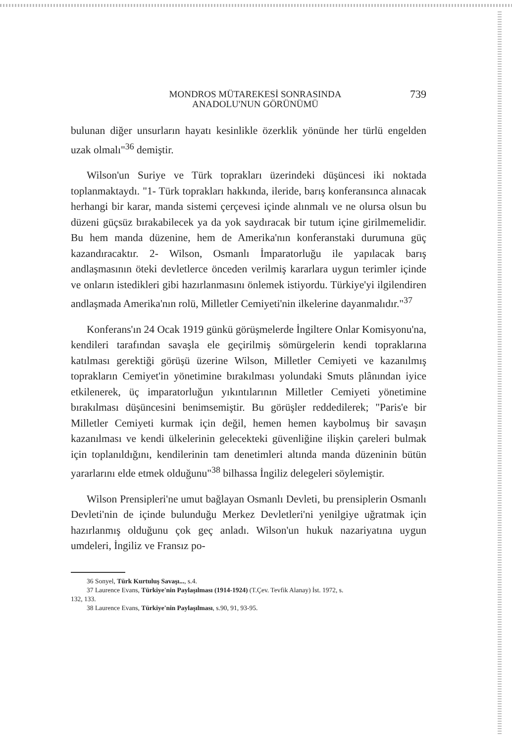MONDROS MÜTAREKESİ SONRASINDA
ANADOLU'NUN GÖRÜNÜMÜ
739
bulunan diğer unsurların hayatı kesinlikle özerklik yönünde her türlü engelden uzak olmalı"<sup>36</sup> demiştir.
Wilson'un Suriye ve Türk toprakları üzerindeki düşüncesi iki noktada toplanmaktaydı. "1- Türk toprakları hakkında, ileride, barış konferansınca alınacak herhangi bir karar, manda sistemi çerçevesi içinde alınmalı ve ne olursa olsun bu düzeni güçsüz bırakabilecek ya da yok saydıracak bir tutum içine girilmemelidir. Bu hem manda düzenine, hem de Amerika'nın konferanstaki durumuna güç kazandıracaktır. 2- Wilson, Osmanlı İmparatorluğu ile yapılacak barış andlaşmasının öteki devletlerce önceden verilmiş kararlara uygun terimler içinde ve onların istedikleri gibi hazırlanmasını önlemek istiyordu. Türkiye'yi ilgilendiren andlaşmada Amerika'nın rolü, Milletler Cemiyeti'nin ilkelerine dayanmalıdır."<sup>37</sup>
Konferans'ın 24 Ocak 1919 günkü görüşmelerde İngiltere Onlar Komisyonu'na, kendileri tarafından savaşla ele geçirilmiş sömürgelerin kendi topraklarına katılması gerektiği görüşü üzerine Wilson, Milletler Cemiyeti ve kazanılmış toprakların Cemiyet'in yönetimine bırakılması yolundaki Smuts plânından iyice etkilenerek, üç imparatorluğun yıkıntılarının Milletler Cemiyeti yönetimine bırakılması düşüncesini benimsemiştir. Bu görüşler reddedilerek; "Paris'e bir Milletler Cemiyeti kurmak için değil, hemen hemen kaybolmuş bir savaşın kazanılması ve kendi ülkelerinin gelecekteki güvenliğine ilişkin çareleri bulmak için toplanıldığını, kendilerinin tam denetimleri altında manda düzeninin bütün yararlarını elde etmek olduğunu"<sup>38</sup> bilhassa İngiliz delegeleri söylemiştir.
Wilson Prensipleri'ne umut bağlayan Osmanlı Devleti, bu prensiplerin Osmanlı Devleti'nin de içinde bulunduğu Merkez Devletleri'ni yenilgiye uğratmak için hazırlanmış olduğunu çok geç anladı. Wilson'un hukuk nazariyatına uygun umdeleri, İngiliz ve Fransız po-
36 Sonyel, Türk Kurtuluş Savaşı..., s.4.
37 Laurence Evans, Türkiye'nin Paylaşılması (1914-1924) (T.Çev. Tevfik Alanay) İst. 1972, s.
132, 133.
38 Laurence Evans, Türkiye'nin Paylaşılması, s.90, 91, 93-95.